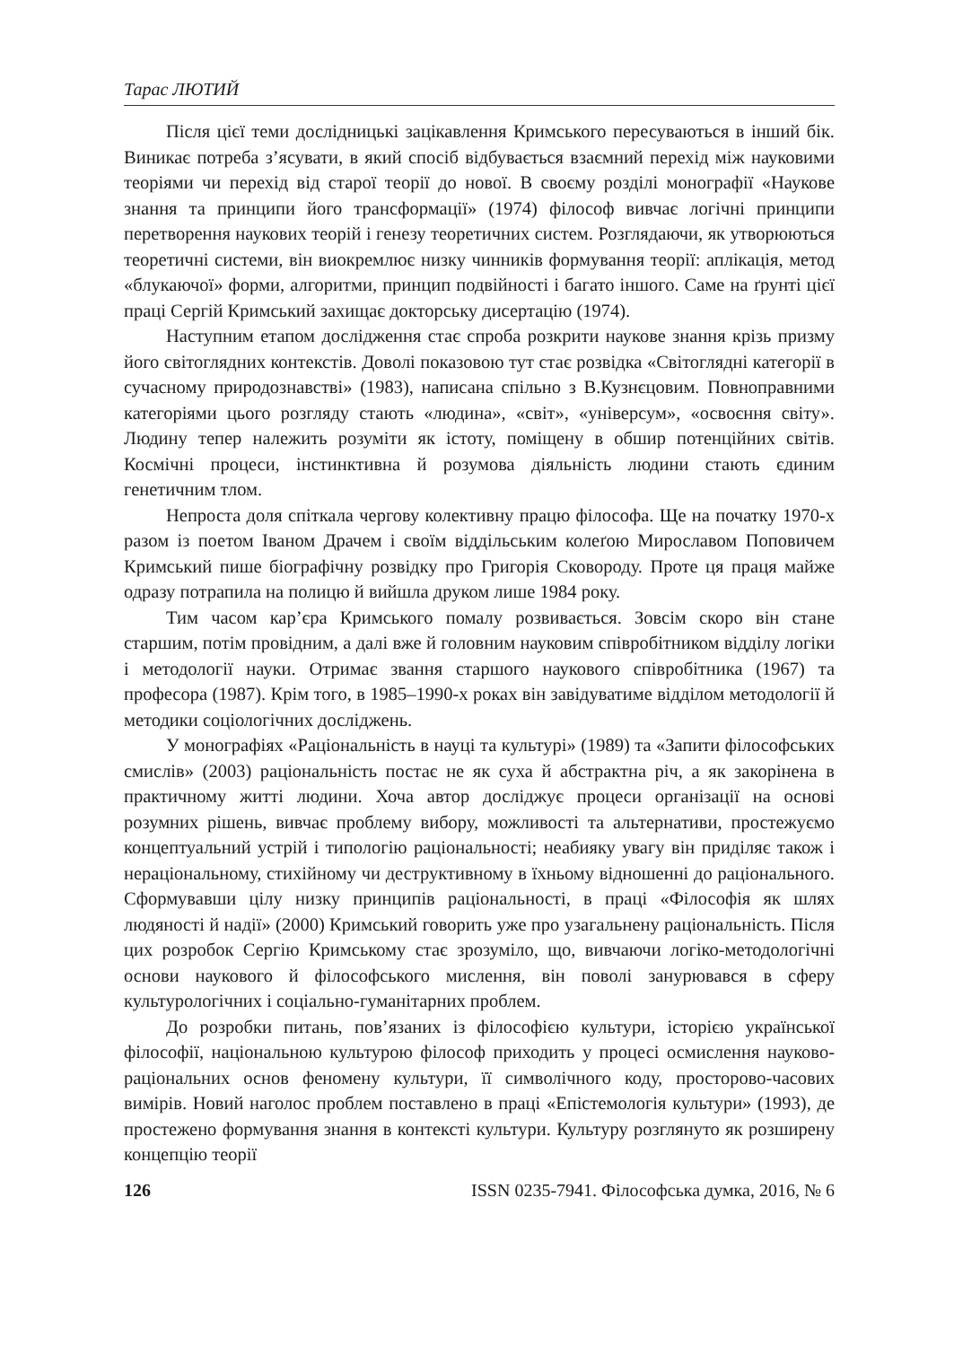Тарас ЛЮТИЙ
Після цієї теми дослідницькі зацікавлення Кримського пересуваються в інший бік. Виникає потреба з’ясувати, в який спосіб відбувається взаємний перехід між науковими теоріями чи перехід від старої теорії до нової. В своєму розділі монографії «Наукове знання та принципи його трансформації» (1974) філософ вивчає логічні принципи перетворення наукових теорій і генезу теоретичних систем. Розглядаючи, як утворюються теоретичні системи, він виокремлює низку чинників формування теорії: аплікація, метод «блукаючої» форми, алгоритми, принцип подвійності і багато іншого. Саме на ґрунті цієї праці Сергій Кримський захищає докторську дисертацію (1974).
Наступним етапом дослідження стає спроба розкрити наукове знання крізь призму його світоглядних контекстів. Доволі показовою тут стає розвідка «Світоглядні категорії в сучасному природознавстві» (1983), написана спільно з В.Кузнєцовим. Повноправними категоріями цього розгляду стають «людина», «світ», «універсум», «освоєння світу». Людину тепер належить розуміти як істоту, поміщену в обшир потенційних світів. Космічні процеси, інстинктивна й розумова діяльність людини стають єдиним генетичним тлом.
Непроста доля спіткала чергову колективну працю філософа. Ще на початку 1970-х разом із поетом Іваном Драчем і своїм віддільським колеґою Мирославом Поповичем Кримський пише біографічну розвідку про Григорія Сковороду. Проте ця праця майже одразу потрапила на полицю й вийшла друком лише 1984 року.
Тим часом кар’єра Кримського помалу розвивається. Зовсім скоро він стане старшим, потім провідним, а далі вже й головним науковим співробітником відділу логіки і методології науки. Отримає звання старшого наукового співробітника (1967) та професора (1987). Крім того, в 1985–1990-х роках він завідуватиме відділом методології й методики соціологічних досліджень.
У монографіях «Раціональність в науці та культурі» (1989) та «Запити філософських смислів» (2003) раціональність постає не як суха й абстрактна річ, а як закорінена в практичному житті людини. Хоча автор досліджує процеси організації на основі розумних рішень, вивчає проблему вибору, можливості та альтернативи, простежуємо концептуальний устрій і типологію раціональності; неабияку увагу він приділяє також і нераціональному, стихійному чи деструктивному в їхньому відношенні до раціонального. Сформувавши цілу низку принципів раціональності, в праці «Філософія як шлях людяності й надії» (2000) Кримський говорить уже про узагальнену раціональність. Після цих розробок Сергію Кримському стає зрозуміло, що, вивчаючи логіко-методологічні основи наукового й філософського мислення, він поволі занурювався в сферу культурологічних і соціально-гуманітарних проблем.
До розробки питань, пов’язаних із філософією культури, історією української філософії, національною культурою філософ приходить у процесі осмислення науково-раціональних основ феномену культури, її символічного коду, просторово-часових вимірів. Новий наголос проблем поставлено в праці «Епістемологія культури» (1993), де простежено формування знання в контексті культури. Культуру розглянуто як розширену концепцію теорії
126 ISSN 0235-7941. Філософська думка, 2016, № 6